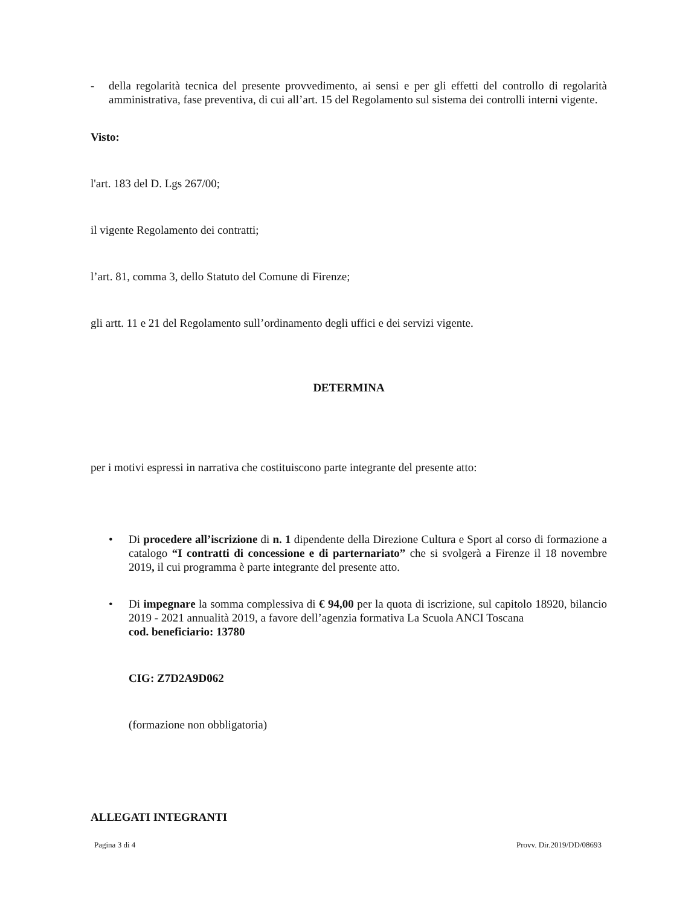- della regolarità tecnica del presente provvedimento, ai sensi e per gli effetti del controllo di regolarità amministrativa, fase preventiva, di cui all’art. 15 del Regolamento sul sistema dei controlli interni vigente.
Visto:
l'art. 183 del D. Lgs 267/00;
il vigente Regolamento dei contratti;
l’art. 81, comma 3, dello Statuto del Comune di Firenze;
gli artt. 11 e 21 del Regolamento sull’ordinamento degli uffici e dei servizi vigente.
DETERMINA
per i motivi espressi in narrativa che costituiscono parte integrante del presente atto:
• Di procedere all’iscrizione di n. 1 dipendente della Direzione Cultura e Sport al corso di formazione a catalogo “I contratti di concessione e di parternariato” che si svolgerà a Firenze il 18 novembre 2019, il cui programma è parte integrante del presente atto.
• Di impegnare la somma complessiva di € 94,00 per la quota di iscrizione, sul capitolo 18920, bilancio 2019 - 2021 annualità 2019, a favore dell’agenzia formativa La Scuola ANCI Toscana
cod. beneficiario: 13780
CIG: Z7D2A9D062
(formazione non obbligatoria)
ALLEGATI INTEGRANTI
Pagina 3 di 4 Provv. Dir.2019/DD/08693